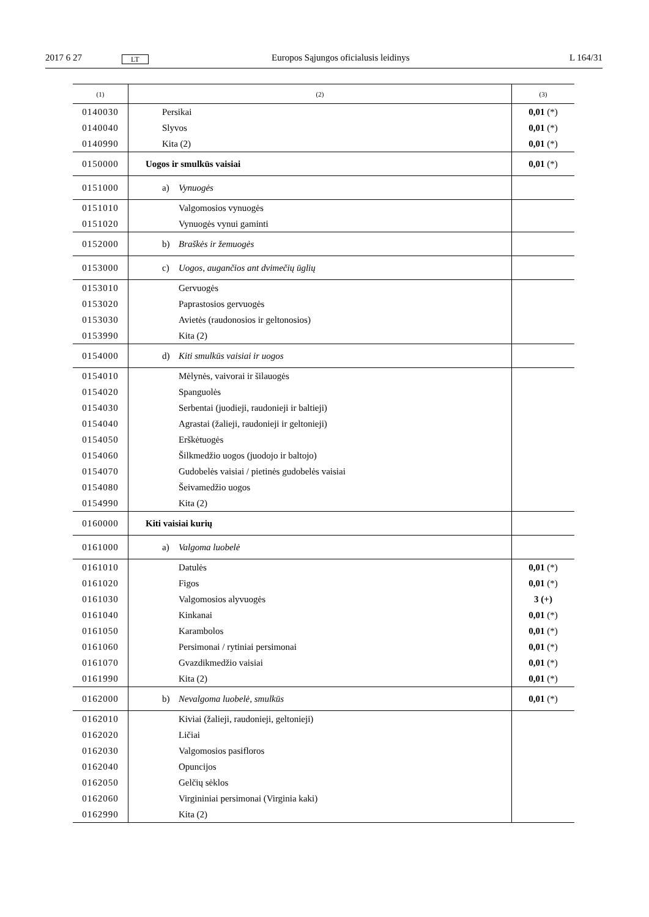2017 6 27 LT Europos Sąjungos oficialusis leidinys L 164/31
| (1) | (2) | (3) |
| --- | --- | --- |
| 0140030 | Persikai | 0,01 (*) |
| 0140040 | Slyvos | 0,01 (*) |
| 0140990 | Kita (2) | 0,01 (*) |
| 0150000 | Uogos ir smulkūs vaisiai | 0,01 (*) |
| 0151000 | a) Vynuogės | |
| 0151010 | Valgomosios vynuogės | |
| 0151020 | Vynuogės vynui gaminti | |
| 0152000 | b) Braškės ir žemuogės | |
| 0153000 | c) Uogos, augančios ant dvimečių ūglių | |
| 0153010 | Gervuogės | |
| 0153020 | Paprastosios gervuogės | |
| 0153030 | Avietės (raudonosios ir geltonosios) | |
| 0153990 | Kita (2) | |
| 0154000 | d) Kiti smulkūs vaisiai ir uogos | |
| 0154010 | Mėlynės, vaivorai ir šilauogės | |
| 0154020 | Spanguolės | |
| 0154030 | Serbentai (juodieji, raudonieji ir baltieji) | |
| 0154040 | Agrastai (žalieji, raudonieji ir geltonieji) | |
| 0154050 | Erškėtuogės | |
| 0154060 | Šilkmedžio uogos (juodojo ir baltojo) | |
| 0154070 | Gudobelės vaisiai / pietinės gudobelės vaisiai | |
| 0154080 | Šeivamedžio uogos | |
| 0154990 | Kita (2) | |
| 0160000 | Kiti vaisiai kurių | |
| 0161000 | a) Valgoma luobelė | |
| 0161010 | Datulės | 0,01 (*) |
| 0161020 | Figos | 0,01 (*) |
| 0161030 | Valgomosios alyvuogės | 3 (+) |
| 0161040 | Kinkanai | 0,01 (*) |
| 0161050 | Karambolos | 0,01 (*) |
| 0161060 | Persimonai / rytiniai persimonai | 0,01 (*) |
| 0161070 | Gvazdikmedžio vaisiai | 0,01 (*) |
| 0161990 | Kita (2) | 0,01 (*) |
| 0162000 | b) Nevalgoma luobelė, smulkūs | 0,01 (*) |
| 0162010 | Kiviai (žalieji, raudonieji, geltonieji) | |
| 0162020 | Ličiai | |
| 0162030 | Valgomosios pasifloros | |
| 0162040 | Opuncijos | |
| 0162050 | Gelčių sėklos | |
| 0162060 | Virgininiai persimonai (Virginia kaki) | |
| 0162990 | Kita (2) | |